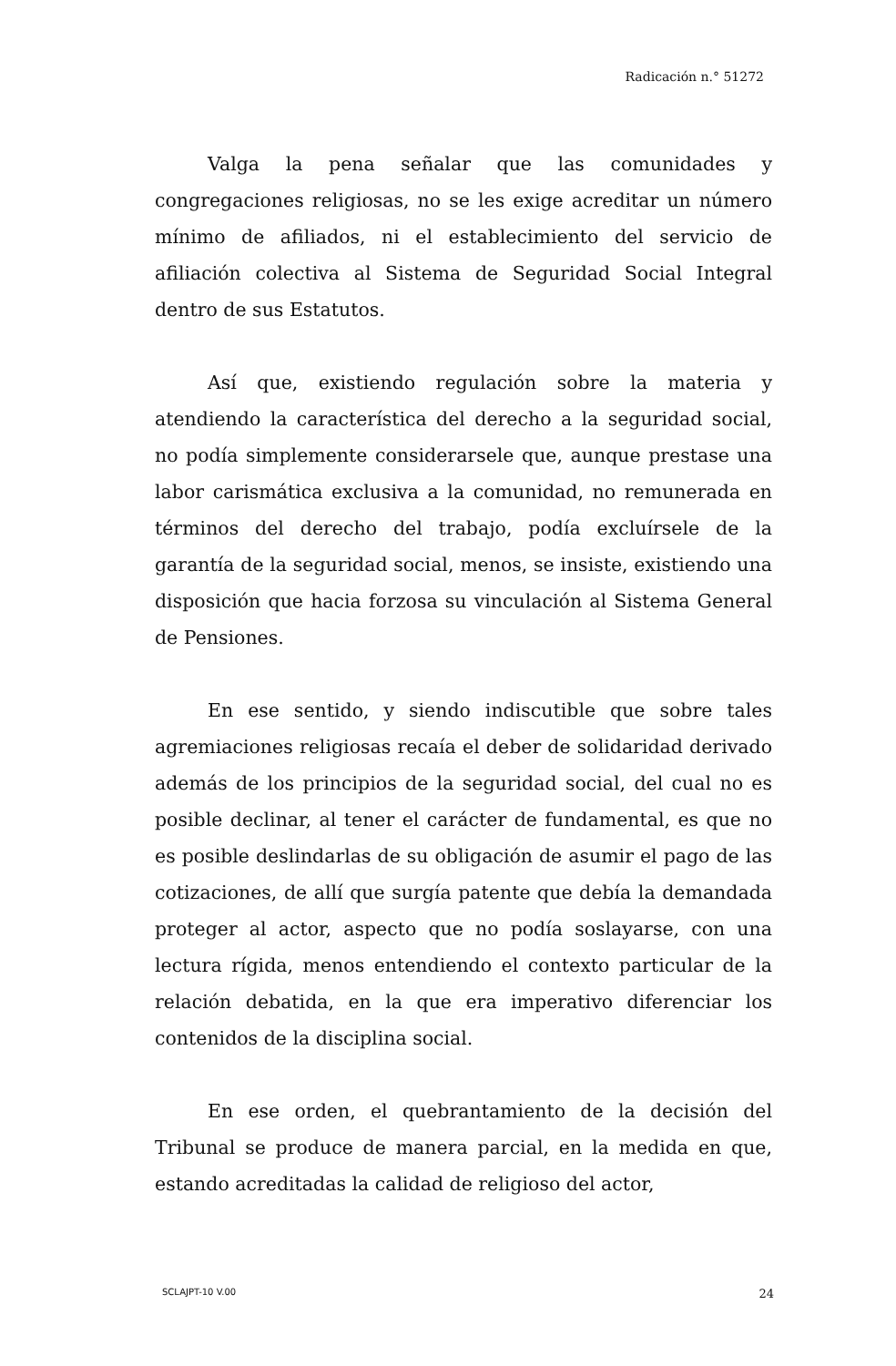Radicación n.° 51272
Valga la pena señalar que las comunidades y congregaciones religiosas, no se les exige acreditar un número mínimo de afiliados, ni el establecimiento del servicio de afiliación colectiva al Sistema de Seguridad Social Integral dentro de sus Estatutos.
Así que, existiendo regulación sobre la materia y atendiendo la característica del derecho a la seguridad social, no podía simplemente considerarsele que, aunque prestase una labor carismática exclusiva a la comunidad, no remunerada en términos del derecho del trabajo, podía excluírsele de la garantía de la seguridad social, menos, se insiste, existiendo una disposición que hacia forzosa su vinculación al Sistema General de Pensiones.
En ese sentido, y siendo indiscutible que sobre tales agremiaciones religiosas recaía el deber de solidaridad derivado además de los principios de la seguridad social, del cual no es posible declinar, al tener el carácter de fundamental, es que no es posible deslindarlas de su obligación de asumir el pago de las cotizaciones, de allí que surgía patente que debía la demandada proteger al actor, aspecto que no podía soslayarse, con una lectura rígida, menos entendiendo el contexto particular de la relación debatida, en la que era imperativo diferenciar los contenidos de la disciplina social.
En ese orden, el quebrantamiento de la decisión del Tribunal se produce de manera parcial, en la medida en que, estando acreditadas la calidad de religioso del actor,
SCLAJPT-10 V.00 24